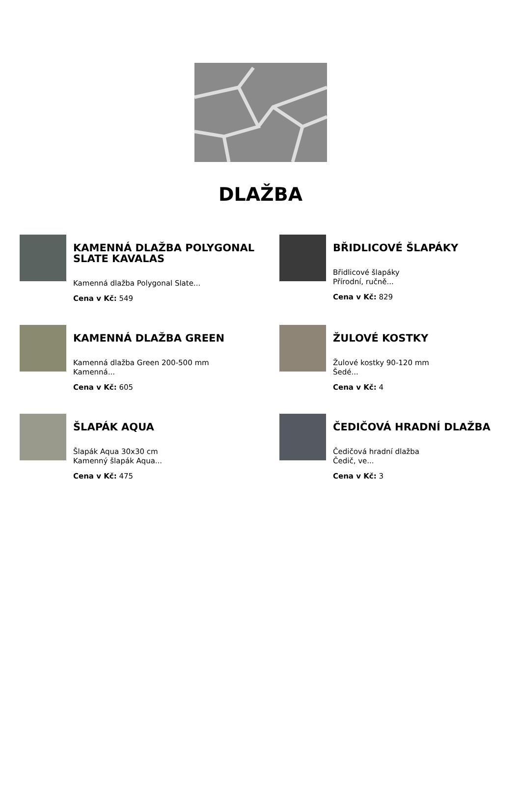DLAŽBA
KAMENNÁ DLAŽBA POLYGONAL SLATE KAVALAS
Kamenná dlažba Polygonal Slate...
Cena v Kč: 549
BŘIDLICOVÉ ŠLAPÁKY
Břidlicové šlapáky
Přírodní, ručně...
Cena v Kč: 829
KAMENNÁ DLAŽBA GREEN
Kamenná dlažba Green 200-500 mm
Kamenná...
Cena v Kč: 605
ŽULOVÉ KOSTKY
Žulové kostky 90-120 mm
Šedé...
Cena v Kč: 4
ŠLAPÁK AQUA
Šlapák Aqua 30x30 cm
Kamenný šlapák Aqua...
Cena v Kč: 475
ČEDIČOVÁ HRADNÍ DLAŽBA
Čedičová hradní dlažba
Čedič, ve...
Cena v Kč: 3